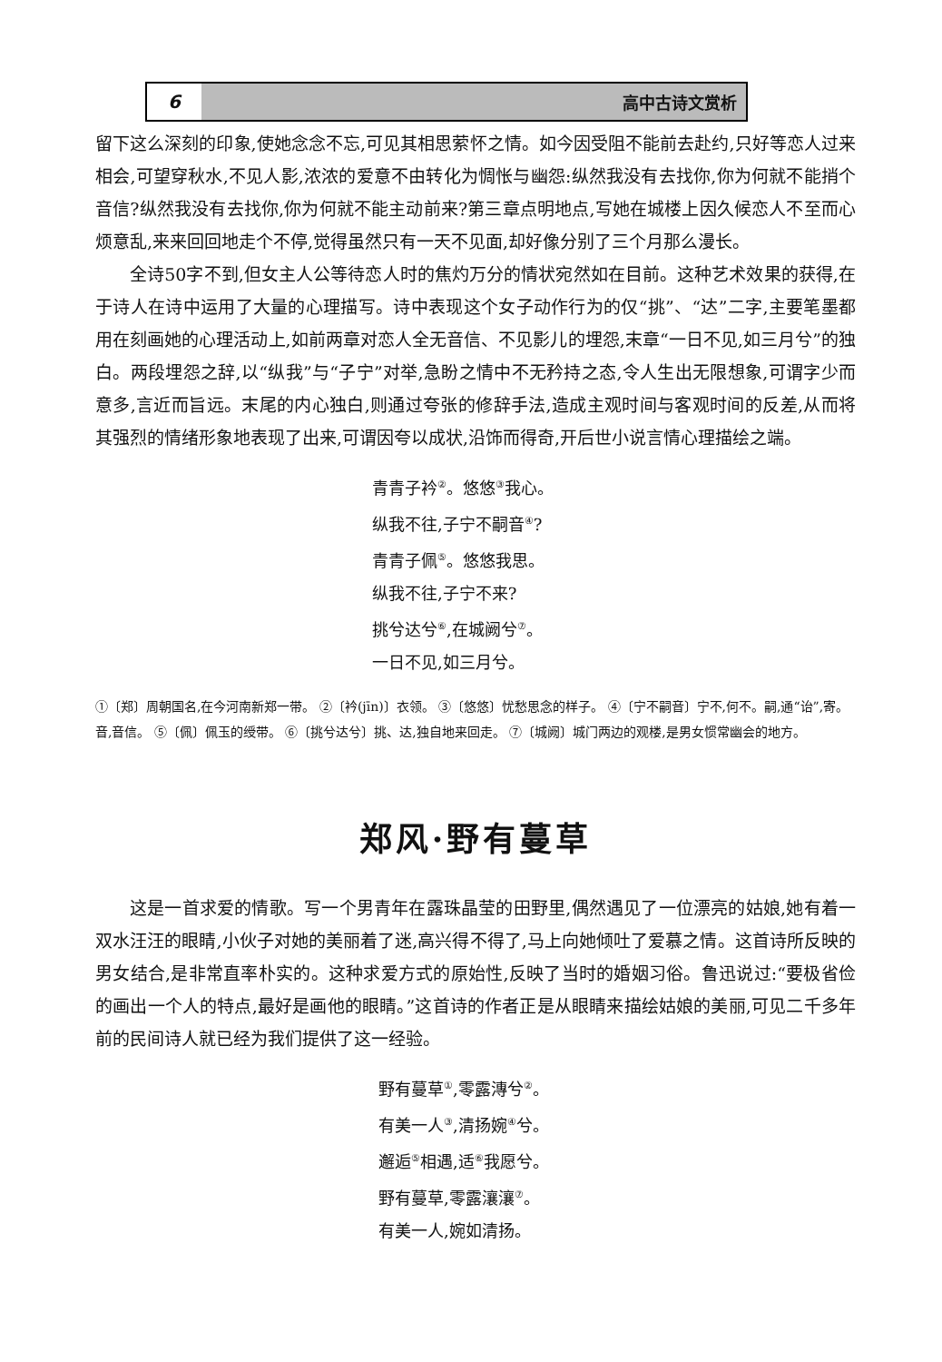6
高中古诗文赏析
留下这么深刻的印象,使她念念不忘,可见其相思萦怀之情。如今因受阻不能前去赴约,只好等恋人过来相会,可望穿秋水,不见人影,浓浓的爱意不由转化为惆怅与幽怨:纵然我没有去找你,你为何就不能捎个音信?纵然我没有去找你,你为何就不能主动前来?第三章点明地点,写她在城楼上因久候恋人不至而心烦意乱,来来回回地走个不停,觉得虽然只有一天不见面,却好像分别了三个月那么漫长。
全诗50字不到,但女主人公等待恋人时的焦灼万分的情状宛然如在目前。这种艺术效果的获得,在于诗人在诗中运用了大量的心理描写。诗中表现这个女子动作行为的仅“挑”、“达”二字,主要笔墨都用在刻画她的心理活动上,如前两章对恋人全无音信、不见影儿的埋怨,末章“一日不见,如三月兮”的独白。两段埋怨之辞,以“纵我”与“子宁”对举,急盼之情中不无矜持之态,令人生出无限想象,可谓字少而意多,言近而旨远。末尾的内心独白,则通过夸张的修辞手法,造成主观时间与客观时间的反差,从而将其强烈的情绪形象地表现了出来,可谓因夸以成状,沿饰而得奇,开后世小说言情心理描绘之端。
青青子衿<sup>②</sup>。悠悠<sup>③</sup>我心。
纵我不往,子宁不嗣音<sup>④</sup>?
青青子佩<sup>⑤</sup>。悠悠我思。
纵我不往,子宁不来?
挑兮达兮<sup>⑥</sup>,在城阙兮<sup>⑦</sup>。
一日不见,如三月兮。
①〔郑〕周朝国名,在今河南新郑一带。 ②〔衿(jīn)〕衣领。 ③〔悠悠〕忧愁思念的样子。 ④〔宁不嗣音〕宁不,何不。嗣,通“诒”,寄。音,音信。 ⑤〔佩〕佩玉的绶带。 ⑥〔挑兮达兮〕挑、达,独自地来回走。 ⑦〔城阙〕城门两边的观楼,是男女惯常幽会的地方。
郑风·野有蔓草
这是一首求爱的情歌。写一个男青年在露珠晶莹的田野里,偶然遇见了一位漂亮的姑娘,她有着一双水汪汪的眼睛,小伙子对她的美丽着了迷,高兴得不得了,马上向她倾吐了爱慕之情。这首诗所反映的男女结合,是非常直率朴实的。这种求爱方式的原始性,反映了当时的婚姻习俗。鲁迅说过:“要极省俭的画出一个人的特点,最好是画他的眼睛。”这首诗的作者正是从眼睛来描绘姑娘的美丽,可见二千多年前的民间诗人就已经为我们提供了这一经验。
野有蔓草<sup>①</sup>,零露漙兮<sup>②</sup>。
有美一人<sup>③</sup>,清扬婉<sup>④</sup>兮。
邂逅<sup>⑤</sup>相遇,适<sup>⑥</sup>我愿兮。
野有蔓草,零露瀼瀼<sup>⑦</sup>。
有美一人,婉如清扬。